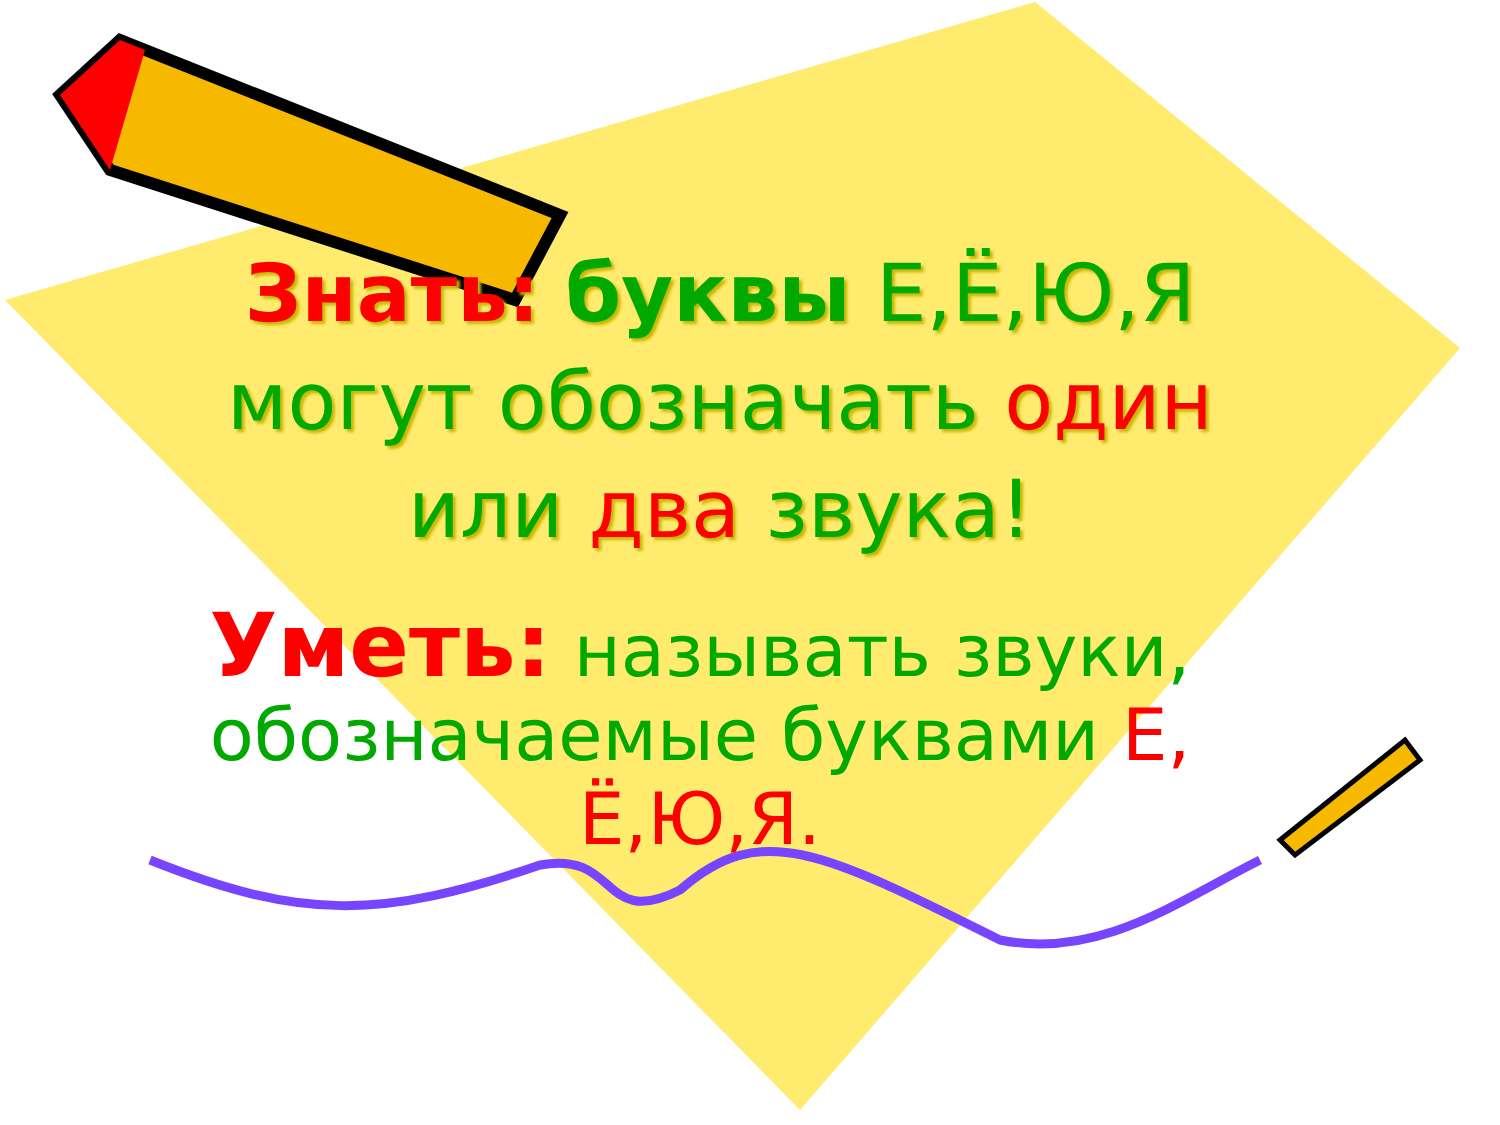Знать: буквы Е,Ё,Ю,Я могут обозначать один или два звука!
Уметь: называть звуки, обозначаемые буквами Е, Ё,Ю,Я.